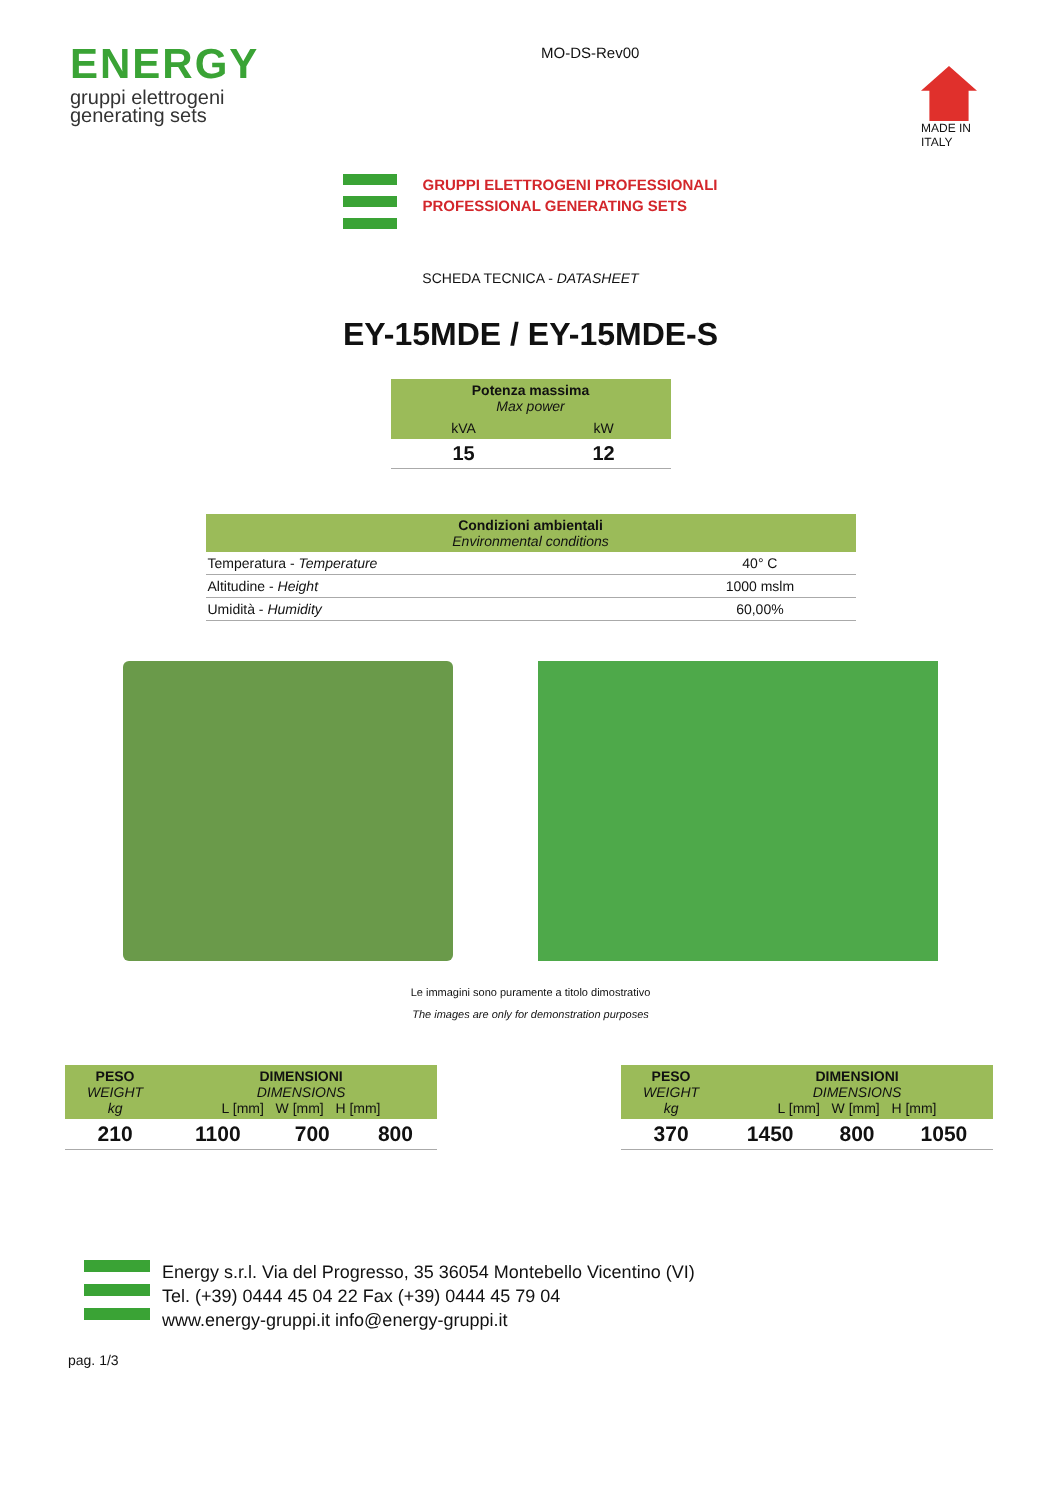ENERGY
gruppi elettrogeni
generating sets
MO-DS-Rev00
MADE IN
ITALY
GRUPPI ELETTROGENI PROFESSIONALI
PROFESSIONAL GENERATING SETS
SCHEDA TECNICA - DATASHEET
EY-15MDE / EY-15MDE-S
| Potenza massima Max power | |
| kVA | kW |
| 15 | 12 |
| Condizioni ambientali Environmental conditions | |
| Temperatura - Temperature | 40° C |
| Altitudine - Height | 1000 mslm |
| Umidità - Humidity | 60,00% |
Le immagini sono puramente a titolo dimostrativo
The images are only for demonstration purposes
| PESO WEIGHT kg | DIMENSIONI DIMENSIONS L [mm] W [mm] H [mm] | | |
| 210 | 1100 | 700 | 800 |
| PESO WEIGHT kg | DIMENSIONI DIMENSIONS L [mm] W [mm] H [mm] | | |
| 370 | 1450 | 800 | 1050 |
Energy s.r.l. Via del Progresso, 35 36054 Montebello Vicentino (VI)
Tel. (+39) 0444 45 04 22 Fax (+39) 0444 45 79 04
www.energy-gruppi.it info@energy-gruppi.it
pag. 1/3